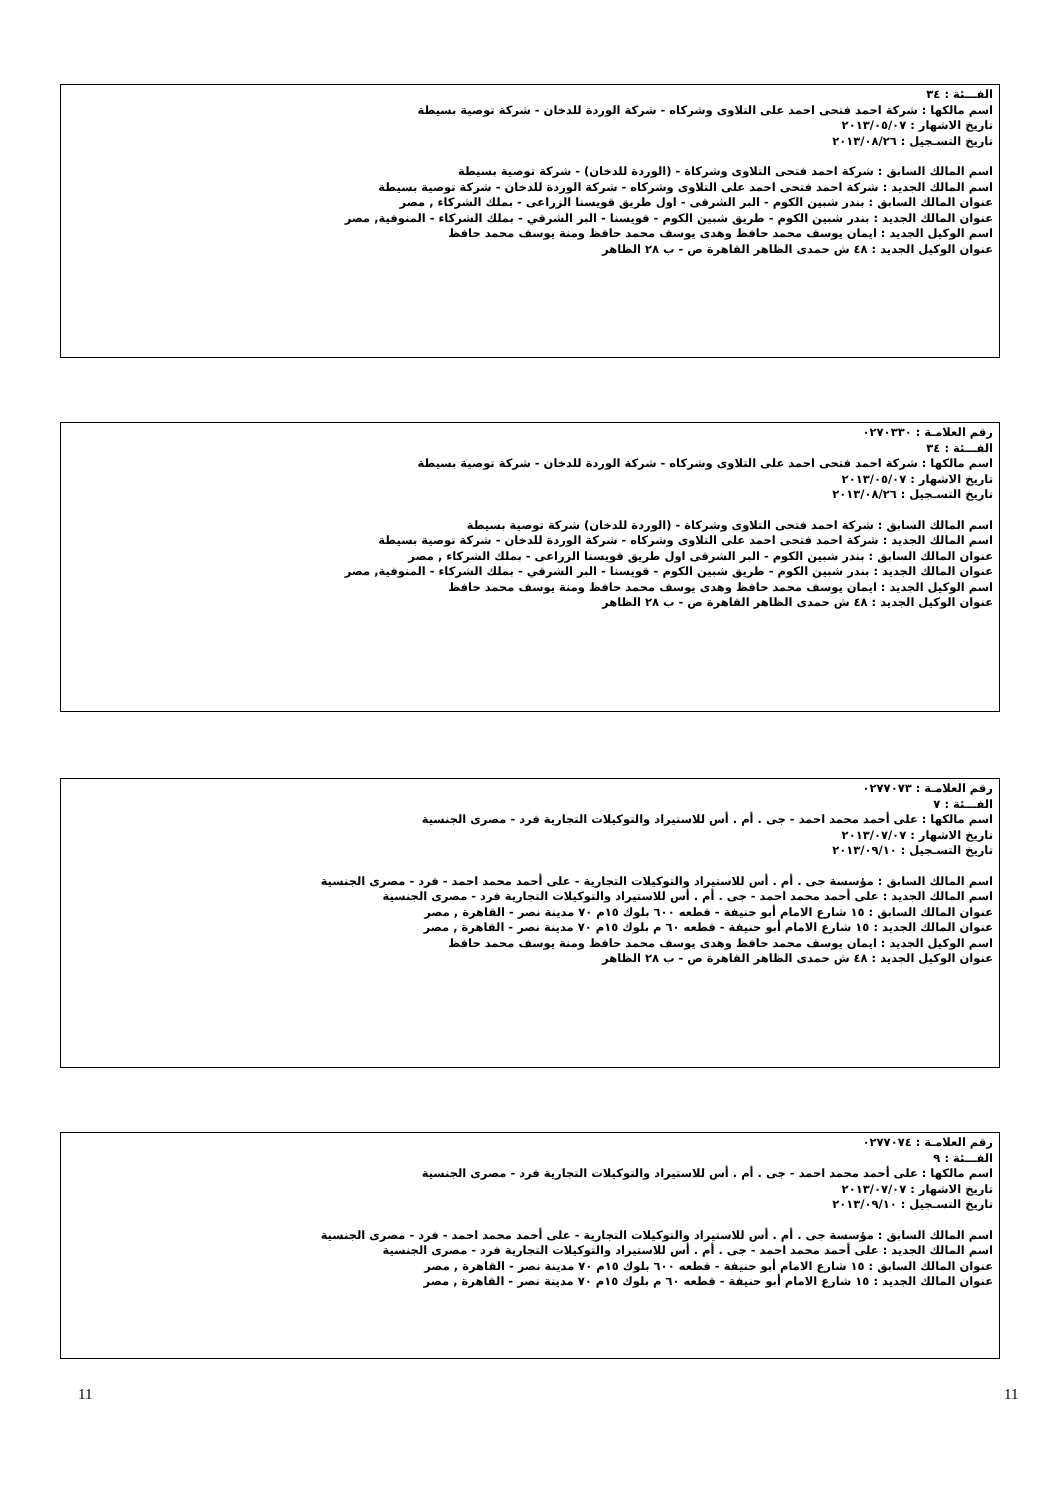الفـــئة : ٣٤
اسم مالكها : شركة احمد فتحى احمد على التلاوى وشركاه - شركة الوردة للدخان - شركة توصية بسيطة
تاريخ الاشهار : ٢٠١٣/٠٥/٠٧
تاريخ التسـجيل : ٢٠١٣/٠٨/٢٦
اسم المالك السابق : شركة احمد فتحى التلاوى وشركاة - (الوردة للدخان) - شركة توصية بسيطة
اسم المالك الجديد : شركة احمد فتحى احمد على التلاوى وشركاه - شركة الوردة للدخان - شركة توصية بسيطة
عنوان المالك السابق : بندر شبين الكوم - البر الشرقى - اول طريق قويسنا الزراعى - بملك الشركاء , مصر
عنوان المالك الجديد : بندر شبين الكوم - طريق شبين الكوم - قويسنا - البر الشرقي - بملك الشركاء - المنوفية, مصر
اسم الوكيل الجديد : ايمان يوسف محمد حافظ وهدى يوسف محمد حافظ ومنة يوسف محمد حافظ
عنوان الوكيل الجديد : ٤٨ ش حمدى الظاهر القاهرة ص - ب ٢٨ الظاهر
رقم العلامـة : ٠٢٧٠٣٣٠
الفـــئة : ٣٤
اسم مالكها : شركة احمد فتحى احمد على التلاوى وشركاه - شركة الوردة للدخان - شركة توصية بسيطة
تاريخ الاشهار : ٢٠١٣/٠٥/٠٧
تاريخ التسـجيل : ٢٠١٣/٠٨/٢٦
اسم المالك السابق : شركة احمد فتحى التلاوى وشركاة - (الوردة للدخان) شركة توصية بسيطة
اسم المالك الجديد : شركة احمد فتحى احمد على التلاوى وشركاه - شركة الوردة للدخان - شركة توصية بسيطة
عنوان المالك السابق : بندر شبين الكوم - البر الشرقى اول طريق قويسنا الزراعى - بملك الشركاء , مصر
عنوان المالك الجديد : بندر شبين الكوم - طريق شبين الكوم - قويسنا - البر الشرقي - بملك الشركاء - المنوفية, مصر
اسم الوكيل الجديد : ايمان يوسف محمد حافظ وهدى يوسف محمد حافظ ومنة يوسف محمد حافظ
عنوان الوكيل الجديد : ٤٨ ش حمدى الظاهر القاهرة ص - ب ٢٨ الظاهر
رقم العلامـة : ٠٢٧٧٠٧٣
الفـــئة : ٧
اسم مالكها : على أحمد محمد احمد - جى . أم . أس للاستيراد والتوكيلات التجارية فرد - مصرى الجنسية
تاريخ الاشهار : ٢٠١٣/٠٧/٠٧
تاريخ التسـجيل : ٢٠١٣/٠٩/١٠
اسم المالك السابق : مؤسسة جى . أم . أس للاستيراد والتوكيلات التجارية - على أحمد محمد احمد - فرد - مصرى الجنسية
اسم المالك الجديد : على أحمد محمد احمد - جى . أم . أس للاستيراد والتوكيلات التجارية فرد - مصرى الجنسية
عنوان المالك السابق : ١٥ شارع الامام أبو حنيفة - قطعه ٦٠٠ بلوك ١٥م ٧٠ مدينة نصر - القاهرة , مصر
عنوان المالك الجديد : ١٥ شارع الامام أبو حنيفة - قطعه ٦٠ م بلوك ١٥م ٧٠ مدينة نصر - القاهرة , مصر
اسم الوكيل الجديد : ايمان يوسف محمد حافظ وهدى يوسف محمد حافظ ومنة يوسف محمد حافظ
عنوان الوكيل الجديد : ٤٨ ش حمدى الظاهر القاهرة ص - ب ٢٨ الظاهر
رقم العلامـة : ٠٢٧٧٠٧٤
الفـــئة : ٩
اسم مالكها : على أحمد محمد احمد - جى . أم . أس للاستيراد والتوكيلات التجارية فرد - مصرى الجنسية
تاريخ الاشهار : ٢٠١٣/٠٧/٠٧
تاريخ التسـجيل : ٢٠١٣/٠٩/١٠
اسم المالك السابق : مؤسسة جى . أم . أس للاستيراد والتوكيلات التجارية - على أحمد محمد احمد - فرد - مصرى الجنسية
اسم المالك الجديد : على أحمد محمد احمد - جى . أم . أس للاستيراد والتوكيلات التجارية فرد - مصرى الجنسية
عنوان المالك السابق : ١٥ شارع الامام أبو حنيفة - قطعه ٦٠٠ بلوك ١٥م ٧٠ مدينة نصر - القاهرة , مصر
عنوان المالك الجديد : ١٥ شارع الامام أبو حنيفة - قطعه ٦٠ م بلوك ١٥م ٧٠ مدينة نصر - القاهرة , مصر
11
11